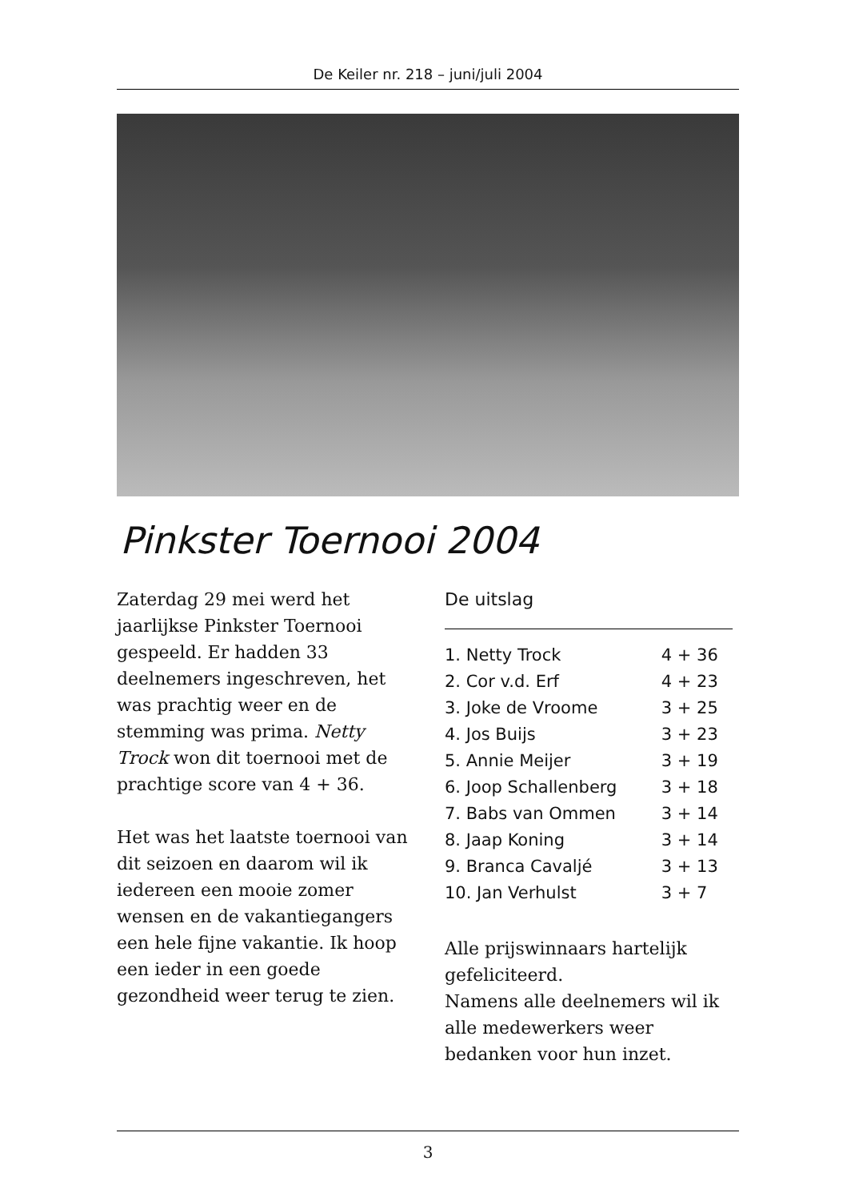De Keiler nr. 218 – juni/juli 2004
Pinkster Toernooi 2004
Zaterdag 29 mei werd het jaarlijkse Pinkster Toernooi gespeeld. Er hadden 33 deelnemers ingeschreven, het was prachtig weer en de stemming was prima. Netty Trock won dit toernooi met de prachtige score van 4 + 36.
Het was het laatste toernooi van dit seizoen en daarom wil ik iedereen een mooie zomer wensen en de vakantiegangers een hele fijne vakantie. Ik hoop een ieder in een goede gezondheid weer terug te zien.
De uitslag
| 1. Netty Trock | 4 + 36 |
| 2. Cor v.d. Erf | 4 + 23 |
| 3. Joke de Vroome | 3 + 25 |
| 4. Jos Buijs | 3 + 23 |
| 5. Annie Meijer | 3 + 19 |
| 6. Joop Schallenberg | 3 + 18 |
| 7. Babs van Ommen | 3 + 14 |
| 8. Jaap Koning | 3 + 14 |
| 9. Branca Cavaljé | 3 + 13 |
| 10. Jan Verhulst | 3 + 7 |
Alle prijswinnaars hartelijk gefeliciteerd.
Namens alle deelnemers wil ik alle medewerkers weer bedanken voor hun inzet.
3